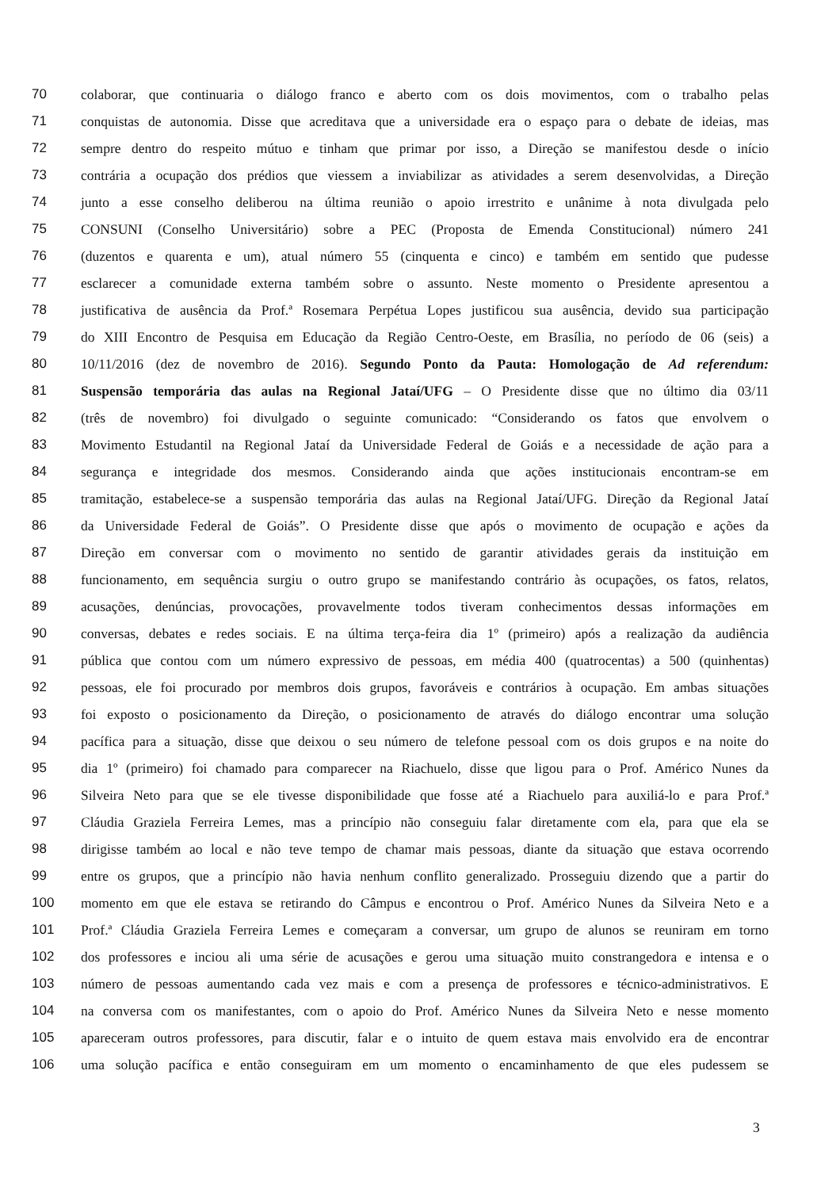70 colaborar, que continuaria o diálogo franco e aberto com os dois movimentos, com o trabalho pelas
71 conquistas de autonomia. Disse que acreditava que a universidade era o espaço para o debate de ideias, mas
72 sempre dentro do respeito mútuo e tinham que primar por isso, a Direção se manifestou desde o início
73 contrária a ocupação dos prédios que viessem a inviabilizar as atividades a serem desenvolvidas, a Direção
74 junto a esse conselho deliberou na última reunião o apoio irrestrito e unânime à nota divulgada pelo
75 CONSUNI (Conselho Universitário) sobre a PEC (Proposta de Emenda Constitucional) número 241
76 (duzentos e quarenta e um), atual número 55 (cinquenta e cinco) e também em sentido que pudesse
77 esclarecer a comunidade externa também sobre o assunto. Neste momento o Presidente apresentou a
78 justificativa de ausência da Prof.ª Rosemara Perpétua Lopes justificou sua ausência, devido sua participação
79 do XIII Encontro de Pesquisa em Educação da Região Centro-Oeste, em Brasília, no período de 06 (seis) a
80 10/11/2016 (dez de novembro de 2016). Segundo Ponto da Pauta: Homologação de Ad referendum:
81 Suspensão temporária das aulas na Regional Jataí/UFG – O Presidente disse que no último dia 03/11
82 (três de novembro) foi divulgado o seguinte comunicado: “Considerando os fatos que envolvem o
83 Movimento Estudantil na Regional Jataí da Universidade Federal de Goiás e a necessidade de ação para a
84 segurança e integridade dos mesmos. Considerando ainda que ações institucionais encontram-se em
85 tramitação, estabelece-se a suspensão temporária das aulas na Regional Jataí/UFG. Direção da Regional Jataí
86 da Universidade Federal de Goiás”. O Presidente disse que após o movimento de ocupação e ações da
87 Direção em conversar com o movimento no sentido de garantir atividades gerais da instituição em
88 funcionamento, em sequência surgiu o outro grupo se manifestando contrário às ocupações, os fatos, relatos,
89 acusações, denúncias, provocações, provavelmente todos tiveram conhecimentos dessas informações em
90 conversas, debates e redes sociais. E na última terça-feira dia 1º (primeiro) após a realização da audiência
91 pública que contou com um número expressivo de pessoas, em média 400 (quatrocentas) a 500 (quinhentas)
92 pessoas, ele foi procurado por membros dois grupos, favoráveis e contrários à ocupação. Em ambas situações
93 foi exposto o posicionamento da Direção, o posicionamento de através do diálogo encontrar uma solução
94 pacífica para a situação, disse que deixou o seu número de telefone pessoal com os dois grupos e na noite do
95 dia 1º (primeiro) foi chamado para comparecer na Riachuelo, disse que ligou para o Prof. Américo Nunes da
96 Silveira Neto para que se ele tivesse disponibilidade que fosse até a Riachuelo para auxiliá-lo e para Prof.ª
97 Cláudia Graziela Ferreira Lemes, mas a princípio não conseguiu falar diretamente com ela, para que ela se
98 dirigisse também ao local e não teve tempo de chamar mais pessoas, diante da situação que estava ocorrendo
99 entre os grupos, que a princípio não havia nenhum conflito generalizado. Prosseguiu dizendo que a partir do
100 momento em que ele estava se retirando do Câmpus e encontrou o Prof. Américo Nunes da Silveira Neto e a
101 Prof.ª Cláudia Graziela Ferreira Lemes e começaram a conversar, um grupo de alunos se reuniram em torno
102 dos professores e inciou ali uma série de acusações e gerou uma situação muito constrangedora e intensa e o
103 número de pessoas aumentando cada vez mais e com a presença de professores e técnico-administrativos. E
104 na conversa com os manifestantes, com o apoio do Prof. Américo Nunes da Silveira Neto e nesse momento
105 apareceram outros professores, para discutir, falar e o intuito de quem estava mais envolvido era de encontrar
106 uma solução pacífica e então conseguiram em um momento o encaminhamento de que eles pudessem se
3